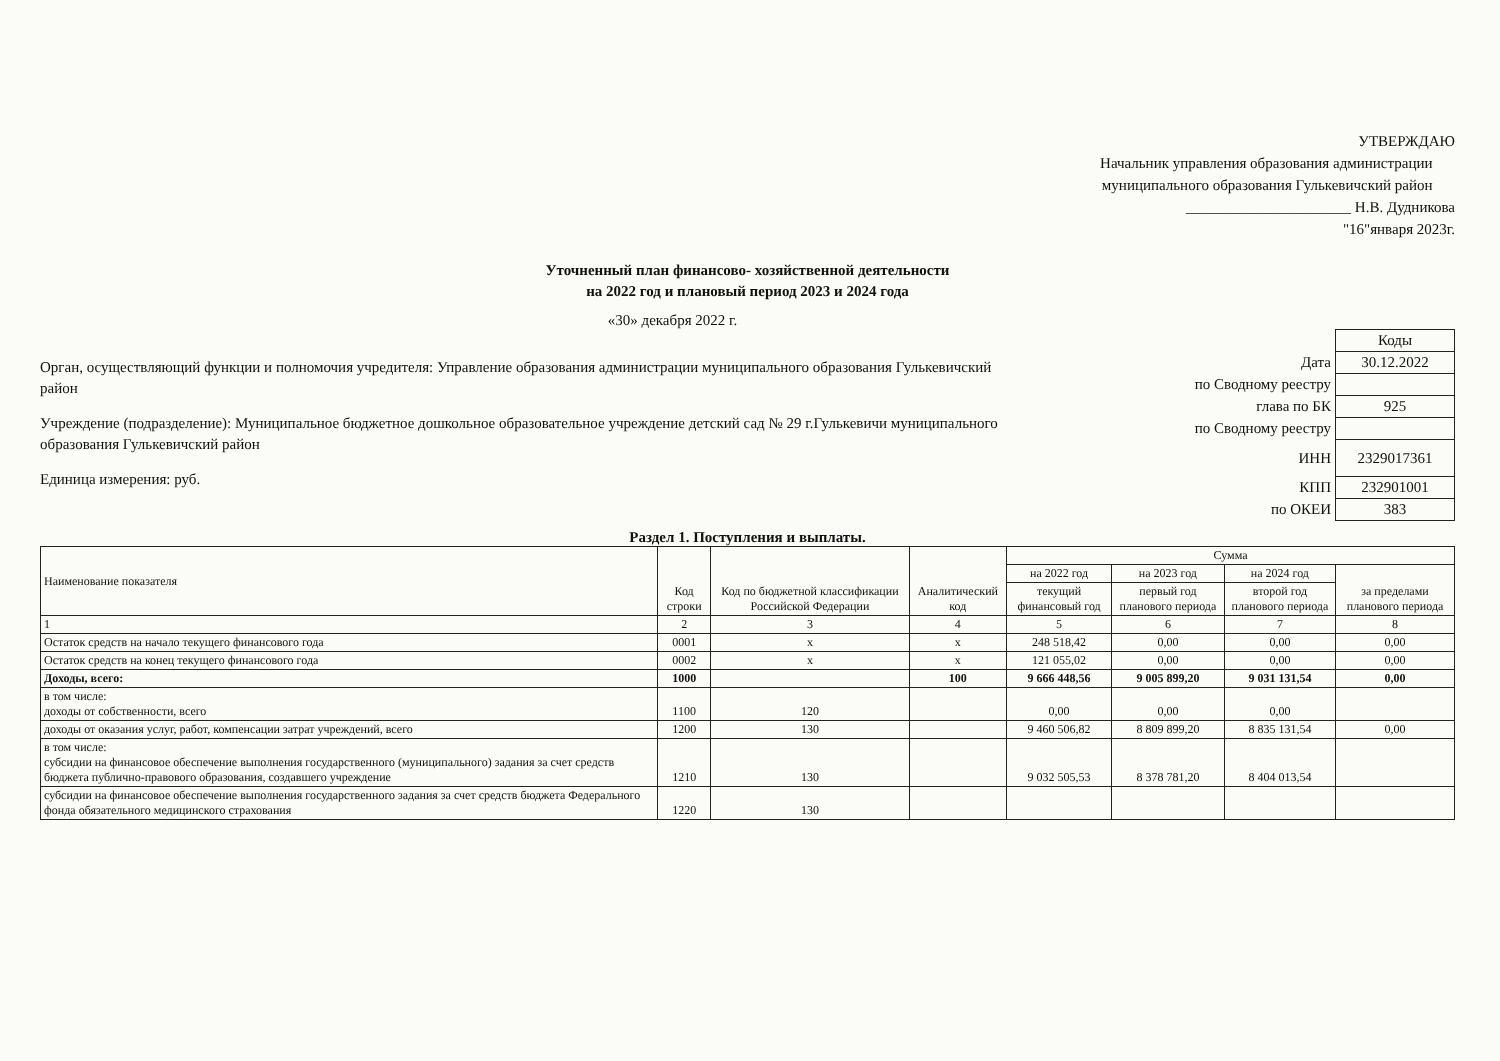УТВЕРЖДАЮ
Начальник управления образования администрации
муниципального образования Гулькевичский район
______________________ Н.В. Дудникова
"16"января 2023г.
Уточненный план финансово- хозяйственной деятельности
на 2022 год и плановый период 2023 и 2024 года
«30» декабря 2022 г.
Орган, осуществляющий функции и полномочия учредителя: Управление образования администрации муниципального образования Гулькевичский район
Учреждение (подразделение): Муниципальное бюджетное дошкольное образовательное учреждение детский сад № 29 г.Гулькевичи муниципального образования Гулькевичский район
Единица измерения: руб.
| | Коды |
| Дата | 30.12.2022 |
| по Сводному реестру | |
| глава по БК | 925 |
| по Сводному реестру | |
| ИНН | 2329017361 |
| КПП | 232901001 |
| по ОКЕИ | 383 |
Раздел 1. Поступления и выплаты.
| Наименование показателя | Код строки | Код по бюджетной классификации Российской Федерации | Аналитический код | Сумма | | | |
| --- | --- | --- | --- | --- | --- | --- | --- |
| | | | | на 2022 год | на 2023 год | на 2024 год | за пределами планового периода |
| | | | | текущий финансовый год | первый год планового периода | второй год планового периода | |
| 1 | 2 | 3 | 4 | 5 | 6 | 7 | 8 |
| Остаток средств на начало текущего финансового года | 0001 | х | х | 248 518,42 | 0,00 | 0,00 | 0,00 |
| Остаток средств на конец текущего финансового года | 0002 | х | х | 121 055,02 | 0,00 | 0,00 | 0,00 |
| Доходы, всего: | 1000 | | 100 | 9 666 448,56 | 9 005 899,20 | 9 031 131,54 | 0,00 |
| в том числе: доходы от собственности, всего | 1100 | 120 | | 0,00 | 0,00 | 0,00 | |
| доходы от оказания услуг, работ, компенсации затрат учреждений, всего | 1200 | 130 | | 9 460 506,82 | 8 809 899,20 | 8 835 131,54 | 0,00 |
| в том числе: субсидии на финансовое обеспечение выполнения государственного (муниципального) задания за счет средств бюджета публично-правового образования, создавшего учреждение | 1210 | 130 | | 9 032 505,53 | 8 378 781,20 | 8 404 013,54 | |
| субсидии на финансовое обеспечение выполнения государственного задания за счет средств бюджета Федерального фонда обязательного медицинского страхования | 1220 | 130 | | | | | |